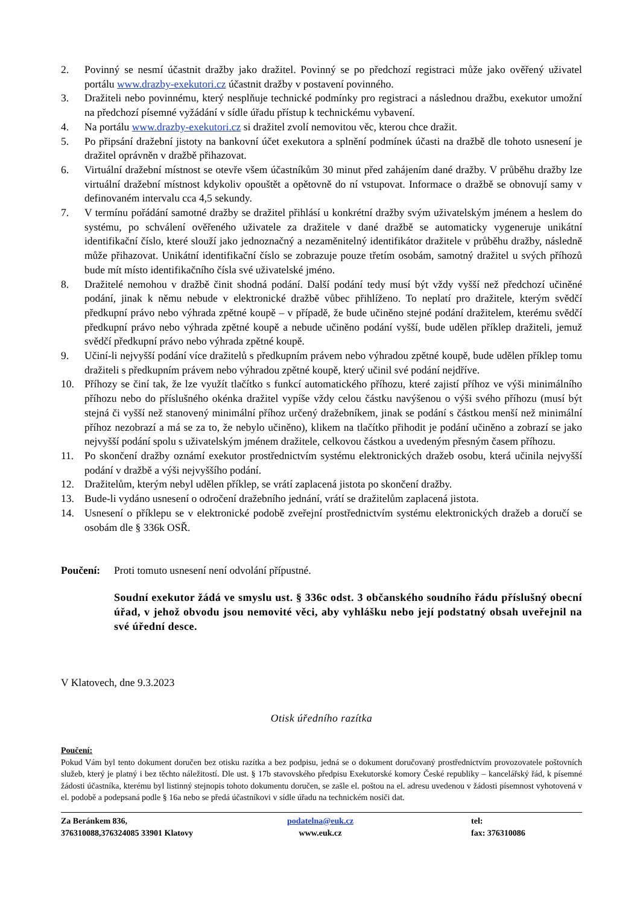2. Povinný se nesmí účastnit dražby jako dražitel. Povinný se po předchozí registraci může jako ověřený uživatel portálu www.drazby-exekutori.cz účastnit dražby v postavení povinného.
3. Dražiteli nebo povinnému, který nesplňuje technické podmínky pro registraci a následnou dražbu, exekutor umožní na předchozí písemné vyžádání v sídle úřadu přístup k technickému vybavení.
4. Na portálu www.drazby-exekutori.cz si dražitel zvolí nemovitou věc, kterou chce dražit.
5. Po připsání dražební jistoty na bankovní účet exekutora a splnění podmínek účasti na dražbě dle tohoto usnesení je dražitel oprávněn v dražbě přihazovat.
6. Virtuální dražební místnost se otevře všem účastníkům 30 minut před zahájením dané dražby. V průběhu dražby lze virtuální dražební místnost kdykoliv opouštět a opětovně do ní vstupovat. Informace o dražbě se obnovují samy v definovaném intervalu cca 4,5 sekundy.
7. V termínu pořádání samotné dražby se dražitel přihlásí u konkrétní dražby svým uživatelským jménem a heslem do systému, po schválení ověřeného uživatele za dražitele v dané dražbě se automaticky vygeneruje unikátní identifikační číslo, které slouží jako jednoznačný a nezaměnitelný identifikátor dražitele v průběhu dražby, následně může přihazovat. Unikátní identifikační číslo se zobrazuje pouze třetím osobám, samotný dražitel u svých příhozů bude mít místo identifikačního čísla své uživatelské jméno.
8. Dražitelé nemohou v dražbě činit shodná podání. Další podání tedy musí být vždy vyšší než předchozí učiněné podání, jinak k němu nebude v elektronické dražbě vůbec přihlíženo. To neplatí pro dražitele, kterým svědčí předkupní právo nebo výhrada zpětné koupě – v případě, že bude učiněno stejné podání dražitelem, kterému svědčí předkupní právo nebo výhrada zpětné koupě a nebude učiněno podání vyšší, bude udělen příklep dražiteli, jemuž svědčí předkupní právo nebo výhrada zpětné koupě.
9. Učiní-li nejvyšší podání více dražitelů s předkupním právem nebo výhradou zpětné koupě, bude udělen příklep tomu dražiteli s předkupním právem nebo výhradou zpětné koupě, který učinil své podání nejdříve.
10. Příhozy se činí tak, že lze využít tlačítko s funkcí automatického příhozu, které zajistí příhoz ve výši minimálního příhozu nebo do příslušného okénka dražitel vypíše vždy celou částku navýšenou o výši svého příhozu (musí být stejná či vyšší než stanovený minimální příhoz určený dražebníkem, jinak se podání s částkou menší než minimální příhoz nezobrazí a má se za to, že nebylo učiněno), klikem na tlačítko přihodit je podání učiněno a zobrazí se jako nejvyšší podání spolu s uživatelským jménem dražitele, celkovou částkou a uvedeným přesným časem příhozu.
11. Po skončení dražby oznámí exekutor prostřednictvím systému elektronických dražeb osobu, která učinila nejvyšší podání v dražbě a výši nejvyššího podání.
12. Dražitelům, kterým nebyl udělen příklep, se vrátí zaplacená jistota po skončení dražby.
13. Bude-li vydáno usnesení o odročení dražebního jednání, vrátí se dražitelům zaplacená jistota.
14. Usnesení o příklepu se v elektronické podobě zveřejní prostřednictvím systému elektronických dražeb a doručí se osobám dle § 336k OSŘ.
Poučení: Proti tomuto usnesení není odvolání přípustné.
Soudní exekutor žádá ve smyslu ust. § 336c odst. 3 občanského soudního řádu příslušný obecní úřad, v jehož obvodu jsou nemovité věci, aby vyhlášku nebo její podstatný obsah uveřejnil na své úřední desce.
V Klatovech, dne 9.3.2023
Otisk úředního razítka
Poučení:
Pokud Vám byl tento dokument doručen bez otisku razítka a bez podpisu, jedná se o dokument doručovaný prostřednictvím provozovatele poštovních služeb, který je platný i bez těchto náležitostí. Dle ust. § 17b stavovského předpisu Exekutorské komory České republiky – kancelářský řád, k písemné žádosti účastníka, kterému byl listinný stejnopis tohoto dokumentu doručen, se zašle el. poštou na el. adresu uvedenou v žádosti písemnost vyhotovená v el. podobě a podepsaná podle § 16a nebo se předá účastníkovi v sídle úřadu na technickém nosiči dat.
Za Beránkem 836,
376310088,376324085 33901 Klatovy
podatelna@euk.cz
www.euk.cz
tel:
fax: 376310086